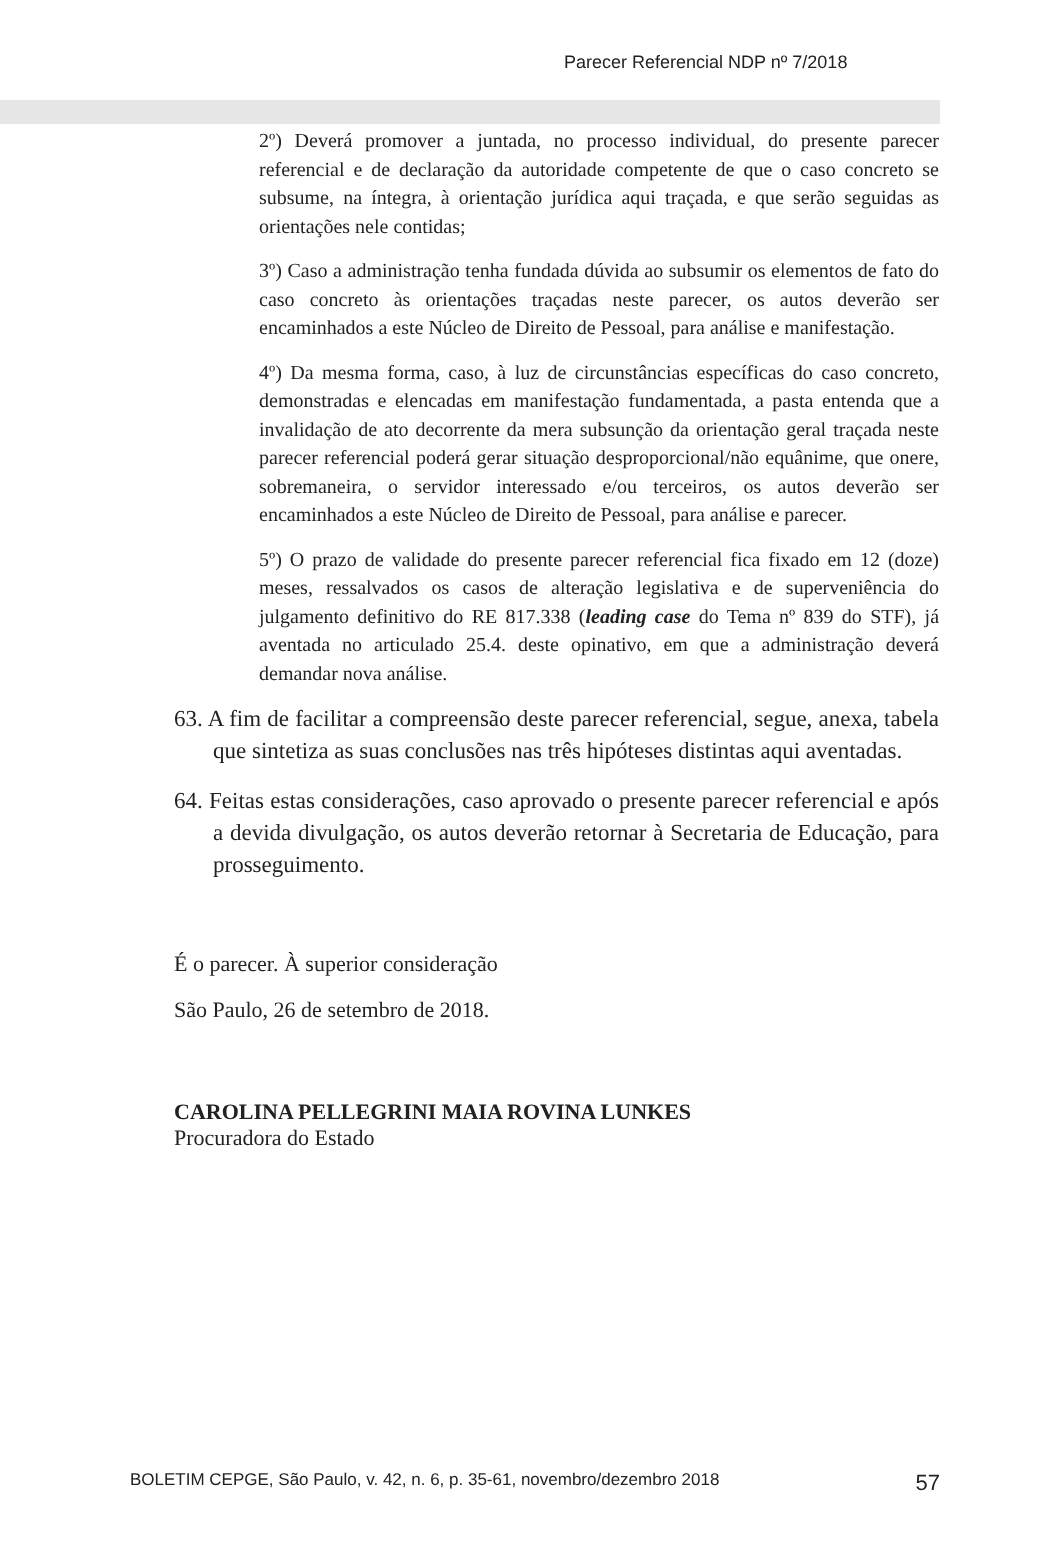Parecer Referencial NDP nº 7/2018
2º) Deverá promover a juntada, no processo individual, do presente parecer referencial e de declaração da autoridade competente de que o caso concreto se subsume, na íntegra, à orientação jurídica aqui traçada, e que serão seguidas as orientações nele contidas;
3º) Caso a administração tenha fundada dúvida ao subsumir os elementos de fato do caso concreto às orientações traçadas neste parecer, os autos deverão ser encaminhados a este Núcleo de Direito de Pessoal, para análise e manifestação.
4º) Da mesma forma, caso, à luz de circunstâncias específicas do caso concreto, demonstradas e elencadas em manifestação fundamentada, a pasta entenda que a invalidação de ato decorrente da mera subsunção da orientação geral traçada neste parecer referencial poderá gerar situação desproporcional/não equânime, que onere, sobremaneira, o servidor interessado e/ou terceiros, os autos deverão ser encaminhados a este Núcleo de Direito de Pessoal, para análise e parecer.
5º) O prazo de validade do presente parecer referencial fica fixado em 12 (doze) meses, ressalvados os casos de alteração legislativa e de superveniência do julgamento definitivo do RE 817.338 (leading case do Tema nº 839 do STF), já aventada no articulado 25.4. deste opinativo, em que a administração deverá demandar nova análise.
63. A fim de facilitar a compreensão deste parecer referencial, segue, anexa, tabela que sintetiza as suas conclusões nas três hipóteses distintas aqui aventadas.
64. Feitas estas considerações, caso aprovado o presente parecer referencial e após a devida divulgação, os autos deverão retornar à Secretaria de Educação, para prosseguimento.
É o parecer. À superior consideração
São Paulo, 26 de setembro de 2018.
CAROLINA PELLEGRINI MAIA ROVINA LUNKES
Procuradora do Estado
BOLETIM CEPGE, São Paulo, v. 42, n. 6, p. 35-61, novembro/dezembro 2018 57